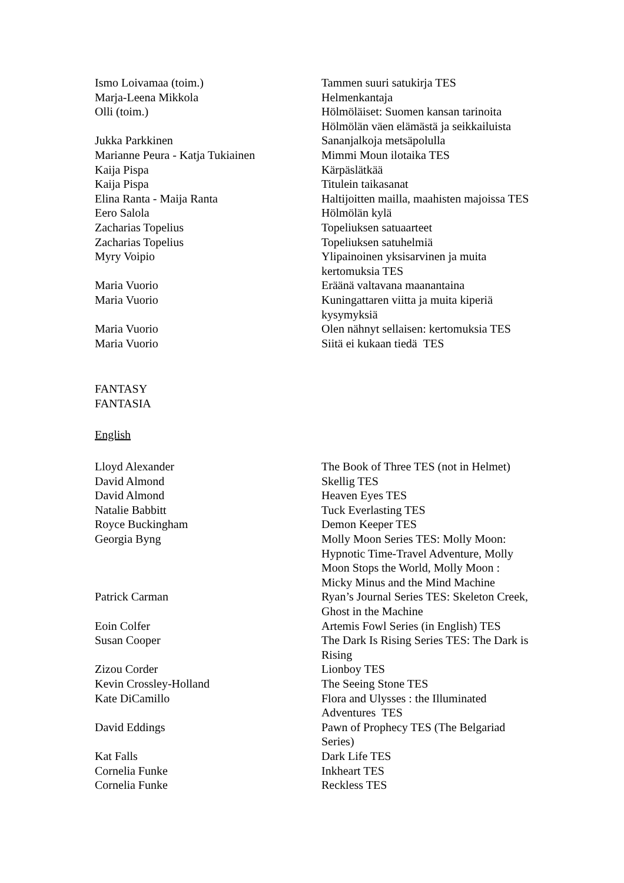| Ismo Loivamaa (toim.) | Tammen suuri satukirja TES |
| Marja-Leena Mikkola | Helmenkantaja |
| Olli (toim.) | Hölmöläiset: Suomen kansan tarinoita Hölmölän väen elämästä ja seikkailuista |
| Jukka Parkkinen | Sananjalkoja metsäpolulla |
| Marianne Peura - Katja Tukiainen | Mimmi Moun ilotaika TES |
| Kaija Pispa | Kärpäslätkää |
| Kaija Pispa | Titulein taikasanat |
| Elina Ranta - Maija Ranta | Haltijoitten mailla, maahisten majoissa TES |
| Eero Salola | Hölmölän kylä |
| Zacharias Topelius | Topeliuksen satuaarteet |
| Zacharias Topelius | Topeliuksen satuhelmiä |
| Myry Voipio | Ylipainoinen yksisarvinen ja muita kertomuksia TES |
| Maria Vuorio | Eräänä valtavana maanantaina |
| Maria Vuorio | Kuningattaren viitta ja muita kiperiä kysymyksiä |
| Maria Vuorio | Olen nähnyt sellaisen: kertomuksia TES |
| Maria Vuorio | Siitä ei kukaan tiedä TES |
FANTASY
FANTASIA
English
| Lloyd Alexander | The Book of Three TES (not in Helmet) |
| David Almond | Skellig TES |
| David Almond | Heaven Eyes TES |
| Natalie Babbitt | Tuck Everlasting TES |
| Royce Buckingham | Demon Keeper TES |
| Georgia Byng | Molly Moon Series TES: Molly Moon: Hypnotic Time-Travel Adventure, Molly Moon Stops the World, Molly Moon : Micky Minus and the Mind Machine |
| Patrick Carman | Ryan’s Journal Series TES: Skeleton Creek, Ghost in the Machine |
| Eoin Colfer | Artemis Fowl Series (in English) TES |
| Susan Cooper | The Dark Is Rising Series TES: The Dark is Rising |
| Zizou Corder | Lionboy TES |
| Kevin Crossley-Holland | The Seeing Stone TES |
| Kate DiCamillo | Flora and Ulysses : the Illuminated Adventures TES |
| David Eddings | Pawn of Prophecy TES (The Belgariad Series) |
| Kat Falls | Dark Life TES |
| Cornelia Funke | Inkheart TES |
| Cornelia Funke | Reckless TES |